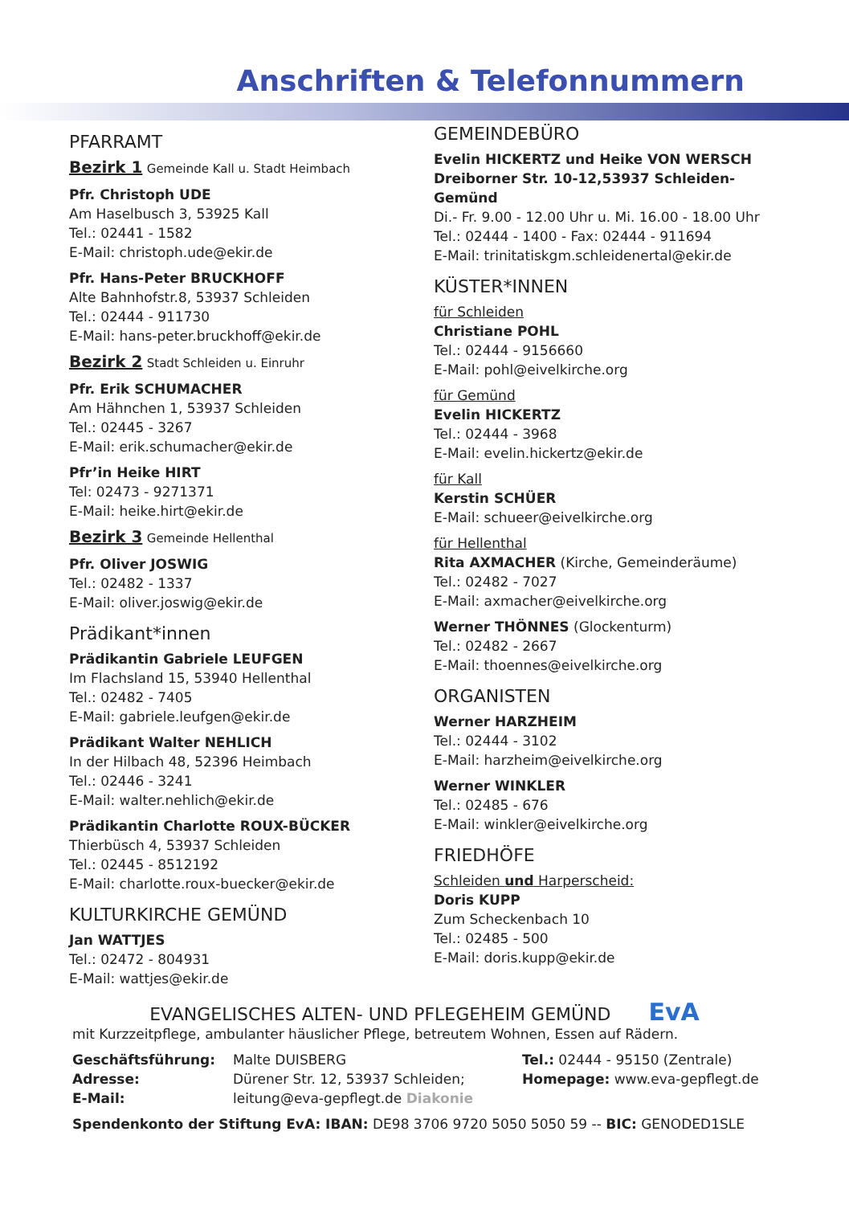Anschriften & Telefonnummern
PFARRAMT
Bezirk 1 Gemeinde Kall u. Stadt Heimbach
Pfr. Christoph UDE
Am Haselbusch 3, 53925 Kall
Tel.: 02441 - 1582
E-Mail: christoph.ude@ekir.de
Pfr. Hans-Peter BRUCKHOFF
Alte Bahnhofstr.8, 53937 Schleiden
Tel.: 02444 - 911730
E-Mail: hans-peter.bruckhoff@ekir.de
Bezirk 2 Stadt Schleiden u. Einruhr
Pfr. Erik SCHUMACHER
Am Hähnchen 1, 53937 Schleiden
Tel.: 02445 - 3267
E-Mail: erik.schumacher@ekir.de
Pfr’in Heike HIRT
Tel: 02473 - 9271371
E-Mail: heike.hirt@ekir.de
Bezirk 3 Gemeinde Hellenthal
Pfr. Oliver JOSWIG
Tel.: 02482 - 1337
E-Mail: oliver.joswig@ekir.de
Prädikant*innen
Prädikantin Gabriele LEUFGEN
Im Flachsland 15, 53940 Hellenthal
Tel.: 02482 - 7405
E-Mail: gabriele.leufgen@ekir.de
Prädikant Walter NEHLICH
In der Hilbach 48, 52396 Heimbach
Tel.: 02446 - 3241
E-Mail: walter.nehlich@ekir.de
Prädikantin Charlotte ROUX-BÜCKER
Thierbüsch 4, 53937 Schleiden
Tel.: 02445 - 8512192
E-Mail: charlotte.roux-buecker@ekir.de
KULTURKIRCHE GEMÜND
Jan WATTJES
Tel.: 02472 - 804931
E-Mail: wattjes@ekir.de
GEMEINDEBÜRO
Evelin HICKERTZ und Heike VON WERSCH
Dreiborner Str. 10-12,53937 Schleiden-Gemünd
Di.- Fr. 9.00 - 12.00 Uhr u. Mi. 16.00 - 18.00 Uhr
Tel.: 02444 - 1400 - Fax: 02444 - 911694
E-Mail: trinitatiskgm.schleidenertal@ekir.de
KÜSTER*INNEN
für Schleiden
Christiane POHL
Tel.: 02444 - 9156660
E-Mail: pohl@eivelkirche.org
für Gemünd
Evelin HICKERTZ
Tel.: 02444 - 3968
E-Mail: evelin.hickertz@ekir.de
für Kall
Kerstin SCHÜER
E-Mail: schueer@eivelkirche.org
für Hellenthal
Rita AXMACHER (Kirche, Gemeinderäume)
Tel.: 02482 - 7027
E-Mail: axmacher@eivelkirche.org
Werner THÖNNES (Glockenturm)
Tel.: 02482 - 2667
E-Mail: thoennes@eivelkirche.org
ORGANISTEN
Werner HARZHEIM
Tel.: 02444 - 3102
E-Mail: harzheim@eivelkirche.org
Werner WINKLER
Tel.: 02485 - 676
E-Mail: winkler@eivelkirche.org
FRIEDHÖFE
Schleiden und Harperscheid:
Doris KUPP
Zum Scheckenbach 10
Tel.: 02485 - 500
E-Mail: doris.kupp@ekir.de
EVANGELISCHES ALTEN- UND PFLEGEHEIM GEMÜND EvA
mit Kurzzeitpflege, ambulanter häuslicher Pflege, betreutem Wohnen, Essen auf Rädern.
Geschäftsführung:
Adresse:
E-Mail:
Malte DUISBERG
Dürener Str. 12, 53937 Schleiden;
leitung@eva-gepflegt.de Diakonie
Tel.: 02444 - 95150 (Zentrale)
Homepage: www.eva-gepflegt.de
Spendenkonto der Stiftung EvA: IBAN: DE98 3706 9720 5050 5050 59 -- BIC: GENODED1SLE